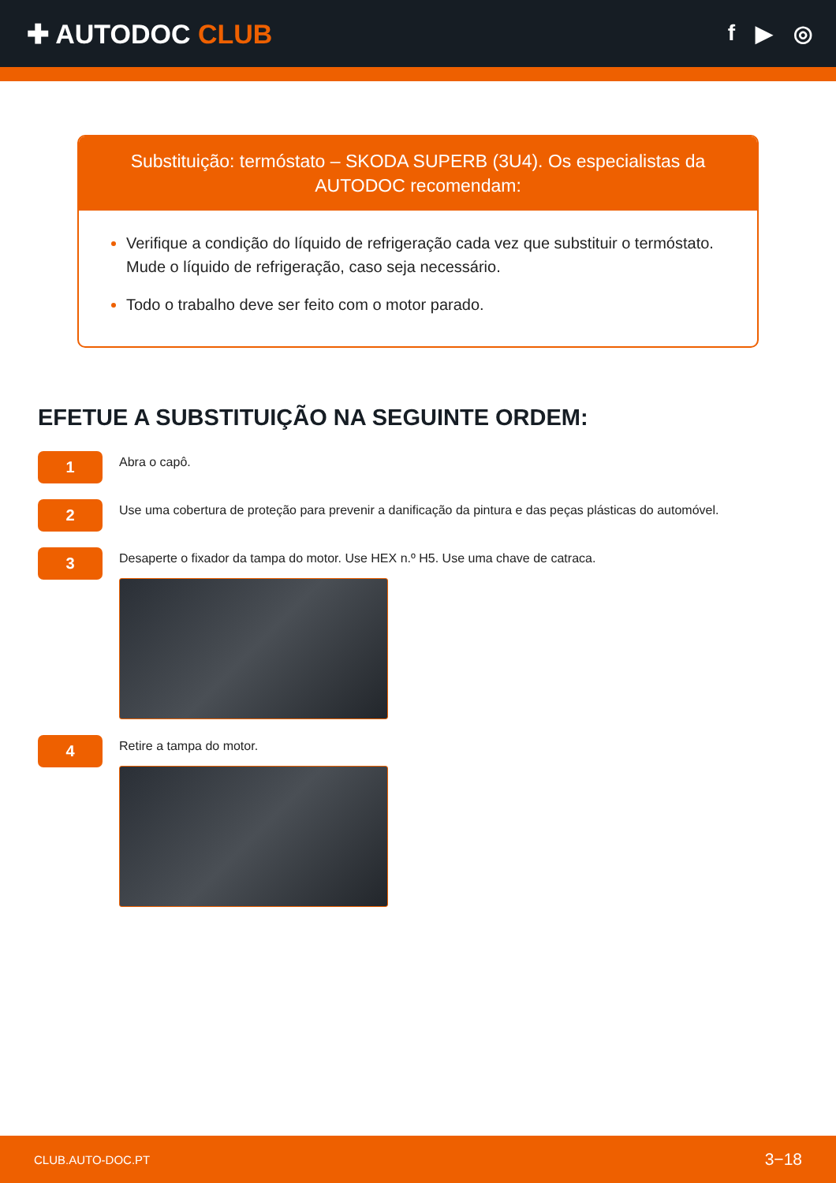✚ AUTODOC CLUB
f ▶ ◎
Substituição: termóstato – SKODA SUPERB (3U4). Os especialistas da AUTODOC recomendam:
Verifique a condição do líquido de refrigeração cada vez que substituir o termóstato. Mude o líquido de refrigeração, caso seja necessário.
Todo o trabalho deve ser feito com o motor parado.
EFETUE A SUBSTITUIÇÃO NA SEGUINTE ORDEM:
1
Abra o capô.
2
Use uma cobertura de proteção para prevenir a danificação da pintura e das peças plásticas do automóvel.
3
Desaperte o fixador da tampa do motor. Use HEX n.º H5. Use uma chave de catraca.
4
Retire a tampa do motor.
CLUB.AUTO-DOC.PT 3−18